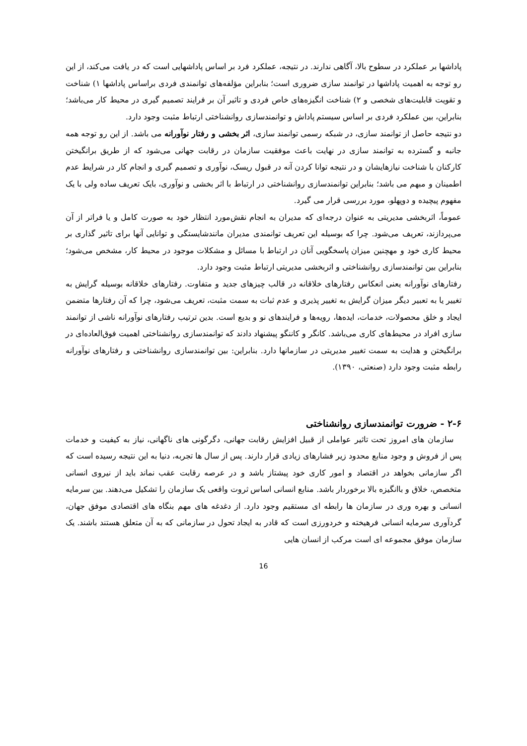پاداشها بر عملکرد در سطوح بالا، آگاهی ندارند. در نتیجه، عملکرد فرد بر اساس پاداشهایی است که در یافت می‌کند، از این رو توجه به اهمیت پاداشها در توانمند سازی ضروری است؛ بنابراین مؤلفه‌های توانمندی فردی براساس پاداشها ۱) شناخت و تقویت قابلیت‌های شخصی و ۲) شناخت انگیزه‌های خاص فردی و تاثیر آن بر فرایند تصمیم گیری در محیط کار می‌باشد؛ بنابراین، بین عملکرد فردی بر اساس سیستم پاداش و توانمندسازی روانشناختی ارتباط مثبت وجود دارد.
دو نتیجه حاصل از توانمند سازی، در شبکه رسمی توانمند سازی، اثر بخشی و رفتار نوآورانه می باشد. از این رو توجه همه جانبه و گسترده به توانمند سازی در نهایت باعث موفقیت سازمان در رقابت جهانی می‌شود که از طریق برانگیختن کارکنان با شناخت نیازهایشان و در نتیجه توانا کردن آنه در قبول ریسک، نوآوری و تصمیم گیری و انجام کار در شرایط عدم اطمینان و مبهم می باشد؛ بنابراین توانمندسازی روانشناختی در ارتباط با اثر بخشی و نوآوری، بایک تعریف ساده ولی با یک مفهوم پیچیده و دوپهلو، مورد بررسی قرار می گیرد.
عموماً، اثربخشی مدیریتی به عنوان درجه‌ای که مدیران به انجام نقش‌مورد انتظار خود به صورت کامل و یا فراتر از آن می‌پردازند، تعریف می‌شود. چرا که بوسیله این تعریف توانمندی مدیران مانندشایستگی و توانایی آنها برای تاثیر گذاری بر محیط کاری خود و مهچنین میزان پاسخگویی آنان در ارتباط با مسائل و مشکلات موجود در محیط کار، مشخص می‌شود؛ بنابراین بین توانمندسازی روانشناختی و اثربخشی مدیریتی ارتباط مثبت وجود دارد.
رفتارهای نوآورانه یعنی انعکاس رفتارهای خلاقانه در قالب چیزهای جدید و متفاوت. رفتارهای خلاقانه بوسیله گرایش به تغییر یا به تعبیر دیگر میزان گرایش به تغییر پذیری و عدم ثبات به سمت مثبت، تعریف می‌شود، چرا که آن رفتارها متضمن ایجاد و خلق محصولات، خدمات، ایده‌ها، رویه‌ها و فرایندهای نو و بدیع است. بدین ترتیب رفتارهای نوآورانه ناشی از توانمند سازی افراد در محیط‌های کاری می‌باشد. کانگر و کاننگو پیشنهاد دادند که توانمندسازی روانشناختی اهمیت فوق‌العاده‌ای در برانگیختن و هدایت به سمت تغییر مدیریتی در سازمانها دارد. بنابراین: بین توانمندسازی روانشناختی و رفتارهای نوآورانه رابطه مثبت وجود دارد (صنعتی، ۱۳۹۰).
۲-۶ - ضرورت توانمندسازی روانشناختی
سازمان های امروز تحت تاثیر عواملی از قبیل افزایش رقابت جهانی، دگرگونی های ناگهانی، نیاز به کیفیت و خدمات پس از فروش و وجود منابع محدود زیر فشارهای زیادی قرار دارند. پس از سال ها تجربه، دنیا به این نتیجه رسیده است که اگر سازمانی بخواهد در اقتصاد و امور کاری خود پیشتاز باشد و در عرصه رقابت عقب نماند باید از نیروی انسانی متخصص، خلاق و باانگیزه بالا برخوردار باشد. منابع انسانی اساس ثروت واقعی یک سازمان را تشکیل می‌دهند. بین سرمایه انسانی و بهره وری در سازمان ها رابطه ای مستقیم وجود دارد. از دغدغه های مهم بنگاه های اقتصادی موفق جهان، گردآوری سرمایه انسانی فرهیخته و خردورزی است که قادر به ایجاد تحول در سازمانی که به آن متعلق هستند باشند. یک سازمان موفق مجموعه ای است مرکب از انسان هایی
16